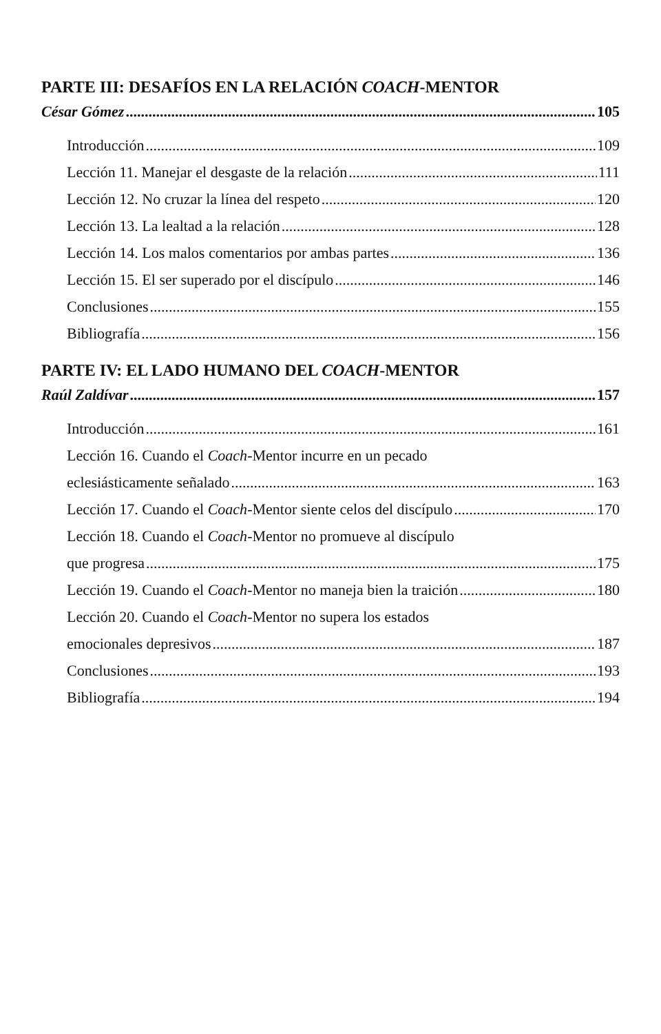PARTE III: DESAFÍOS EN LA RELACIÓN COACH-MENTOR
César Gómez 105
Introducción 109
Lección 11. Manejar el desgaste de la relación 111
Lección 12. No cruzar la línea del respeto 120
Lección 13. La lealtad a la relación 128
Lección 14. Los malos comentarios por ambas partes 136
Lección 15. El ser superado por el discípulo 146
Conclusiones 155
Bibliografía 156
PARTE IV: EL LADO HUMANO DEL COACH-MENTOR
Raúl Zaldívar 157
Introducción 161
Lección 16. Cuando el Coach-Mentor incurre en un pecado
eclesiásticamente señalado 163
Lección 17. Cuando el Coach-Mentor siente celos del discípulo 170
Lección 18. Cuando el Coach-Mentor no promueve al discípulo
que progresa 175
Lección 19. Cuando el Coach-Mentor no maneja bien la traición 180
Lección 20. Cuando el Coach-Mentor no supera los estados
emocionales depresivos 187
Conclusiones 193
Bibliografía 194